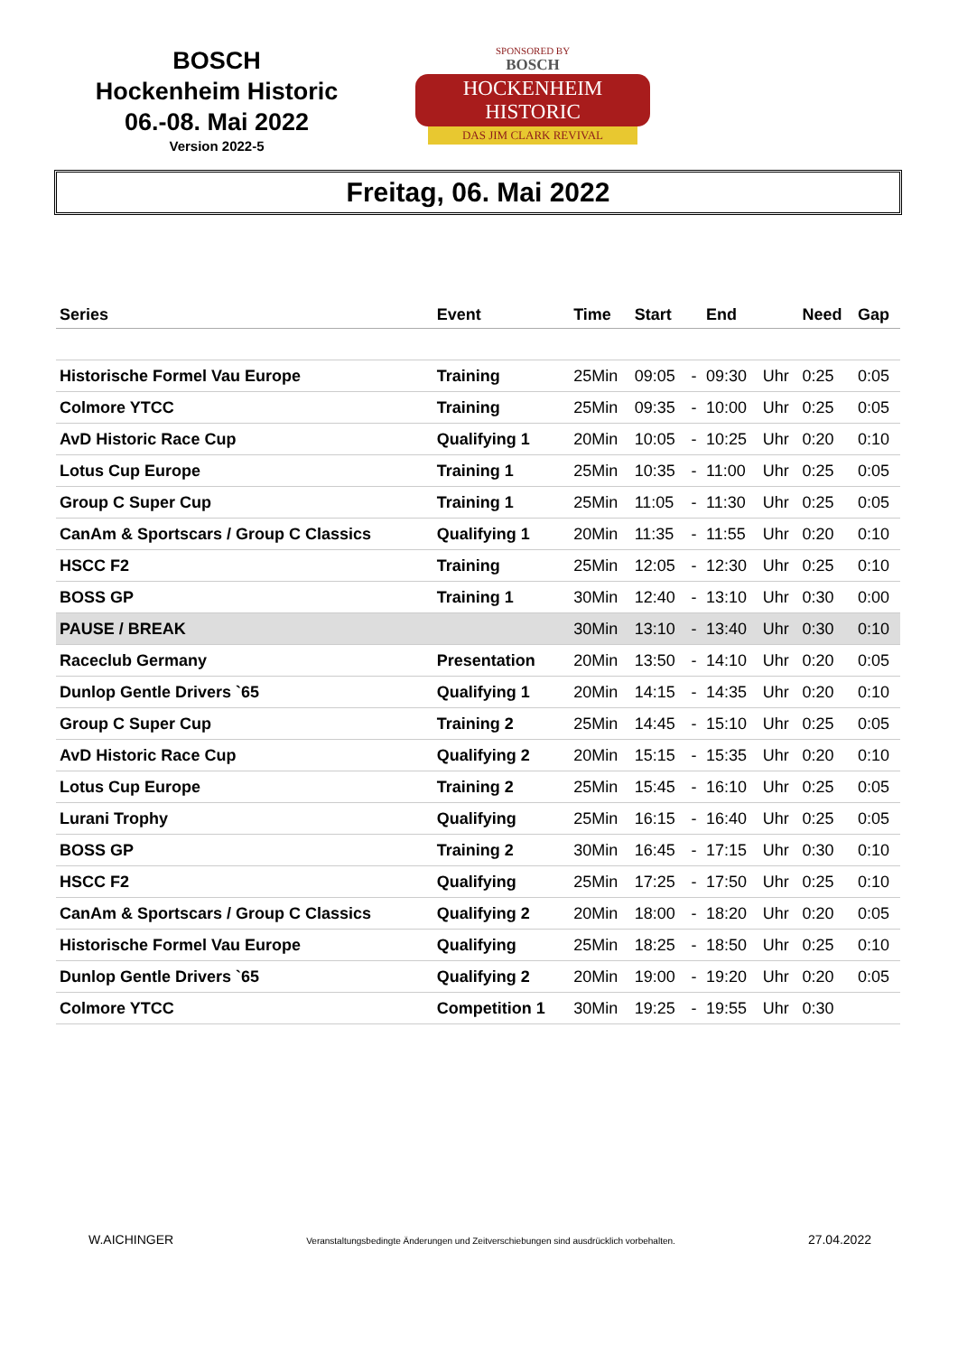BOSCH
Hockenheim Historic
06.-08. Mai 2022
Version 2022-5
SPONSORED BY
BOSCH
HOCKENHEIM HISTORIC
DAS JIM CLARK REVIVAL
Freitag, 06. Mai 2022
| Series | Event | Time | Start | | End | | Need | Gap |
| --- | --- | --- | --- | --- | --- | --- | --- | --- |
| Historische Formel Vau Europe | Training | 25Min | 09:05 | - | 09:30 | Uhr | 0:25 | 0:05 |
| Colmore YTCC | Training | 25Min | 09:35 | - | 10:00 | Uhr | 0:25 | 0:05 |
| AvD Historic Race Cup | Qualifying 1 | 20Min | 10:05 | - | 10:25 | Uhr | 0:20 | 0:10 |
| Lotus Cup Europe | Training 1 | 25Min | 10:35 | - | 11:00 | Uhr | 0:25 | 0:05 |
| Group C Super Cup | Training 1 | 25Min | 11:05 | - | 11:30 | Uhr | 0:25 | 0:05 |
| CanAm & Sportscars / Group C Classics | Qualifying 1 | 20Min | 11:35 | - | 11:55 | Uhr | 0:20 | 0:10 |
| HSCC F2 | Training | 25Min | 12:05 | - | 12:30 | Uhr | 0:25 | 0:10 |
| BOSS GP | Training 1 | 30Min | 12:40 | - | 13:10 | Uhr | 0:30 | 0:00 |
| PAUSE / BREAK | | 30Min | 13:10 | - | 13:40 | Uhr | 0:30 | 0:10 |
| Raceclub Germany | Presentation | 20Min | 13:50 | - | 14:10 | Uhr | 0:20 | 0:05 |
| Dunlop Gentle Drivers `65 | Qualifying 1 | 20Min | 14:15 | - | 14:35 | Uhr | 0:20 | 0:10 |
| Group C Super Cup | Training 2 | 25Min | 14:45 | - | 15:10 | Uhr | 0:25 | 0:05 |
| AvD Historic Race Cup | Qualifying 2 | 20Min | 15:15 | - | 15:35 | Uhr | 0:20 | 0:10 |
| Lotus Cup Europe | Training 2 | 25Min | 15:45 | - | 16:10 | Uhr | 0:25 | 0:05 |
| Lurani Trophy | Qualifying | 25Min | 16:15 | - | 16:40 | Uhr | 0:25 | 0:05 |
| BOSS GP | Training 2 | 30Min | 16:45 | - | 17:15 | Uhr | 0:30 | 0:10 |
| HSCC F2 | Qualifying | 25Min | 17:25 | - | 17:50 | Uhr | 0:25 | 0:10 |
| CanAm & Sportscars / Group C Classics | Qualifying 2 | 20Min | 18:00 | - | 18:20 | Uhr | 0:20 | 0:05 |
| Historische Formel Vau Europe | Qualifying | 25Min | 18:25 | - | 18:50 | Uhr | 0:25 | 0:10 |
| Dunlop Gentle Drivers `65 | Qualifying 2 | 20Min | 19:00 | - | 19:20 | Uhr | 0:20 | 0:05 |
| Colmore YTCC | Competition 1 | 30Min | 19:25 | - | 19:55 | Uhr | 0:30 | |
W.AICHINGER Veranstaltungsbedingte Änderungen und Zeitverschiebungen sind ausdrücklich vorbehalten. 27.04.2022